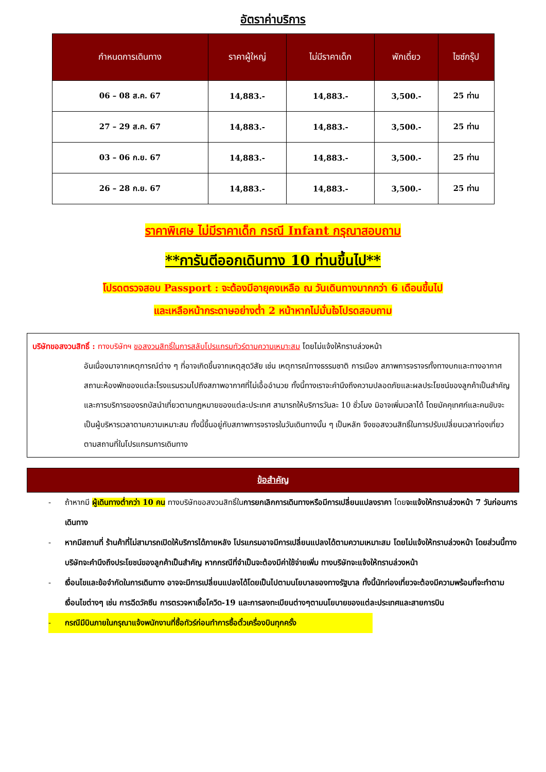อัตราค่าบริการ
| กำหนดการเดินทาง | ราคาผู้ใหญ่ | ไม่มีราคาเด็ก | พักเดี่ยว | ไซซ์กรุ๊ป |
| --- | --- | --- | --- | --- |
| 06 – 08 ส.ค. 67 | 14,883.- | 14,883.- | 3,500.- | 25 ท่าน |
| 27 – 29 ส.ค. 67 | 14,883.- | 14,883.- | 3,500.- | 25 ท่าน |
| 03 – 06 ก.ย. 67 | 14,883.- | 14,883.- | 3,500.- | 25 ท่าน |
| 26 – 28 ก.ย. 67 | 14,883.- | 14,883.- | 3,500.- | 25 ท่าน |
ราคาพิเศษ ไม่มีราคาเด็ก กรณี Infant กรุณาสอบถาม
**การันตีออกเดินทาง 10 ท่านขึ้นไป**
โปรดตรวจสอบ Passport : จะต้องมีอายุคงเหลือ ณ วันเดินทางมากกว่า 6 เดือนขึ้นไป
และเหลือหน้ากระดาษอย่างต่ำ 2 หน้าหากไม่มั่นใจโปรดสอบถาม
บริษัทขอสงวนสิทธิ์ : ทางบริษัทฯ ขอสงวนสิทธิ์ในการสลับโปรแกรมทัวร์ตามความเหมาะสม โดยไม่แจ้งให้ทราบล่วงหน้า
อันเนื่องมาจากเหตุการณ์ต่าง ๆ ที่อาจเกิดขึ้นจากเหตุสุดวิสัย เช่น เหตุการณ์ทางธรรมชาติ การเมือง สภาพการจราจรทั้งทางบกและทางอากาศ สถานะห้องพักของแต่ละโรงแรมรวมไปถึงสภาพอากาศที่ไม่เอื้ออำนวย ทั้งนี้ทางเราจะคำนึงถึงความปลอดภัยและผลประโยชน์ของลูกค้าเป็นสำคัญและการบริการของรถบัสนำเที่ยวตามกฎหมายของแต่ละประเทศ สามารถให้บริการวันละ 10 ชั่วโมง มิอาจเพิ่มเวลาได้ โดยมัคคุเทศก์และคนขับจะเป็นผู้บริหารเวลาตามความเหมาะสม ทั้งนี้ขึ้นอยู่กับสภาพการจราจรในวันเดินทางนั้น ๆ เป็นหลัก จึงขอสงวนสิทธิ์ในการปรับเปลี่ยนเวลาท่องเที่ยวตามสถานที่ในโปรแกรมการเดินทาง
ข้อสำคัญ
- ถ้าหากมี ผู้เดินทางต่ำกว่า 10 คน ทางบริษัทขอสงวนสิทธิ์ในการยกเลิกการเดินทางหรือมีการเปลี่ยนแปลงราคา โดยจะแจ้งให้ทราบล่วงหน้า 7 วันก่อนการเดินทาง
- หากมีสถานที่ ร้านค้าที่ไม่สามารถเปิดให้บริการได้ภายหลัง โปรแกรมอาจมีการเปลี่ยนแปลงได้ตามความเหมาะสม โดยไม่แจ้งให้ทราบล่วงหน้า โดยส่วนนี้ทางบริษัทจะคำนึงถึงประโยชน์ของลูกค้าเป็นสำคัญ หากกรณีที่จำเป็นจะต้องมีค่าใช้จ่ายเพิ่ม ทางบริษัทจะแจ้งให้ทราบล่วงหน้า
- เงื่อนไขและข้อจำกัดในการเดินทาง อาจจะมีการเปลี่ยนแปลงได้โดยเป็นไปตามนโยบาลของทางรัฐบาล ทั้งนี้นักท่องเที่ยวจะต้องมีความพร้อมที่จะทำตามเงื่อนไขต่างๆ เช่น การฉีดวัคซีน การตรวจหาเชื้อโควิด-19 และการลงทะเบียนต่างๆตามนโยบายของแต่ละประเทศและสายการบิน
- กรณีมีบินภายในกรุณาแจ้งพนักงานที่ซื้อทัวร์ก่อนทำการซื้อตั๋วเครื่องบินทุกครั้ง